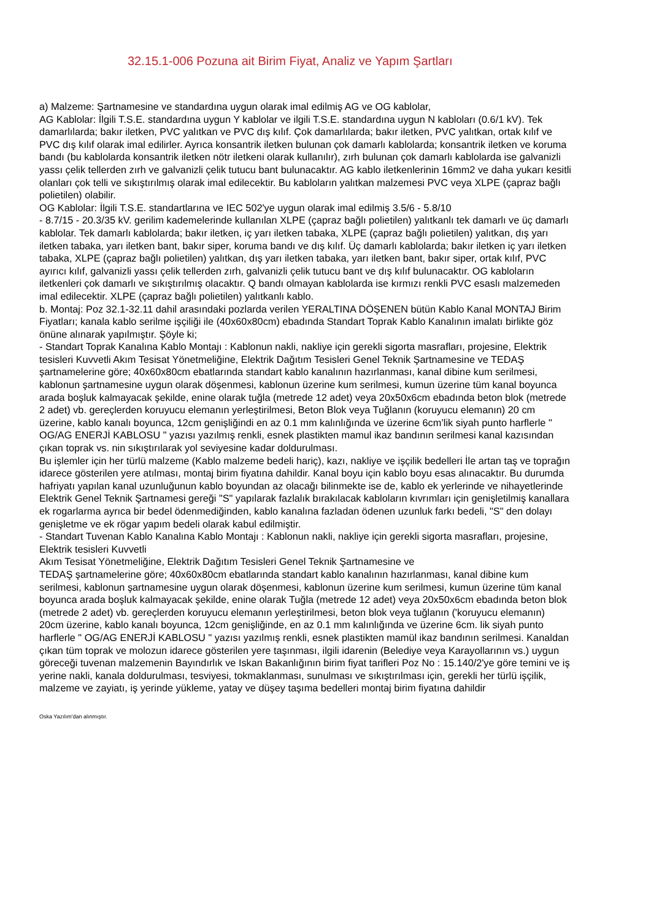32.15.1-006 Pozuna ait Birim Fiyat, Analiz ve Yapım Şartları
a) Malzeme: Şartnamesine ve standardına uygun olarak imal edilmiş AG ve OG kablolar,
AG Kablolar: İlgili T.S.E. standardına uygun Y kablolar ve ilgili T.S.E. standardına uygun N kabloları (0.6/1 kV). Tek damarlılarda; bakır iletken, PVC yalıtkan ve PVC dış kılıf. Çok damarlılarda; bakır iletken, PVC yalıtkan, ortak kılıf ve PVC dış kılıf olarak imal edilirler. Ayrıca konsantrik iletken bulunan çok damarlı kablolarda; konsantrik iletken ve koruma bandı (bu kablolarda konsantrik iletken nötr iletkeni olarak kullanılır), zırh bulunan çok damarlı kablolarda ise galvanizli yassı çelik tellerden zırh ve galvanizli çelik tutucu bant bulunacaktır. AG kablo iletkenlerinin 16mm2 ve daha yukarı kesitli olanları çok telli ve sıkıştırılmış olarak imal edilecektir. Bu kabloların yalıtkan malzemesi PVC veya XLPE (çapraz bağlı polietilen) olabilir.
OG Kablolar: İlgili T.S.E. standartlarına ve IEC 502'ye uygun olarak imal edilmiş 3.5/6 - 5.8/10
- 8.7/15 - 20.3/35 kV. gerilim kademelerinde kullanılan XLPE (çapraz bağlı polietilen) yalıtkanlı tek damarlı ve üç damarlı kablolar. Tek damarlı kablolarda; bakır iletken, iç yarı iletken tabaka, XLPE (çapraz bağlı polietilen) yalıtkan, dış yarı iletken tabaka, yarı iletken bant, bakır siper, koruma bandı ve dış kılıf. Üç damarlı kablolarda; bakır iletken iç yarı iletken tabaka, XLPE (çapraz bağlı polietilen) yalıtkan, dış yarı iletken tabaka, yarı iletken bant, bakır siper, ortak kılıf, PVC ayırıcı kılıf, galvanizli yassı çelik tellerden zırh, galvanizli çelik tutucu bant ve dış kılıf bulunacaktır. OG kabloların iletkenleri çok damarlı ve sıkıştırılmış olacaktır. Q bandı olmayan kablolarda ise kırmızı renkli PVC esaslı malzemeden imal edilecektir. XLPE (çapraz bağlı polietilen) yalıtkanlı kablo.
b. Montaj: Poz 32.1-32.11 dahil arasındaki pozlarda verilen YERALTINA DÖŞENEN bütün Kablo Kanal MONTAJ Birim Fiyatları; kanala kablo serilme işçiliği ile (40x60x80cm) ebadında Standart Toprak Kablo Kanalının imalatı birlikte göz önüne alınarak yapılmıştır. Şöyle ki;
- Standart Toprak Kanalına Kablo Montajı : Kablonun nakli, nakliye için gerekli sigorta masrafları, projesine, Elektrik tesisleri Kuvvetli Akım Tesisat Yönetmeliğine, Elektrik Dağıtım Tesisleri Genel Teknik Şartnamesine ve TEDAŞ şartnamelerine göre; 40x60x80cm ebatlarında standart kablo kanalının hazırlanması, kanal dibine kum serilmesi, kablonun şartnamesine uygun olarak döşenmesi, kablonun üzerine kum serilmesi, kumun üzerine tüm kanal boyunca arada boşluk kalmayacak şekilde, enine olarak tuğla (metrede 12 adet) veya 20x50x6cm ebadında beton blok (metrede 2 adet) vb. gereçlerden koruyucu elemanın yerleştirilmesi, Beton Blok veya Tuğlanın (koruyucu elemanın) 20 cm üzerine, kablo kanalı boyunca, 12cm genişliğindi en az 0.1 mm kalınlığında ve üzerine 6cm’lik siyah punto harflerle " OG/AG ENERJİ KABLOSU " yazısı yazılmış renkli, esnek plastikten mamul ikaz bandının serilmesi kanal kazısından çıkan toprak vs. nin sıkıştırılarak yol seviyesine kadar doldurulması.
Bu işlemler için her türlü malzeme (Kablo malzeme bedeli hariç), kazı, nakliye ve işçilik bedelleri İle artan taş ve toprağın idarece gösterilen yere atılması, montaj birim fiyatına dahildir. Kanal boyu için kablo boyu esas alınacaktır. Bu durumda hafriyatı yapılan kanal uzunluğunun kablo boyundan az olacağı bilinmekte ise de, kablo ek yerlerinde ve nihayetlerinde Elektrik Genel Teknik Şartnamesi gereği "S" yapılarak fazlalık bırakılacak kabloların kıvrımları için genişletilmiş kanallara ek rogarlarma ayrıca bir bedel ödenmediğinden, kablo kanalına fazladan ödenen uzunluk farkı bedeli, "S" den dolayı genişletme ve ek rögar yapım bedeli olarak kabul edilmiştir.
- Standart Tuvenan Kablo Kanalına Kablo Montajı : Kablonun nakli, nakliye için gerekli sigorta masrafları, projesine, Elektrik tesisleri Kuvvetli
Akım Tesisat Yönetmeliğine, Elektrik Dağıtım Tesisleri Genel Teknik Şartnamesine ve
TEDAŞ şartnamelerine göre; 40x60x80cm ebatlarında standart kablo kanalının hazırlanması, kanal dibine kum serilmesi, kablonun şartnamesine uygun olarak döşenmesi, kablonun üzerine kum serilmesi, kumun üzerine tüm kanal boyunca arada boşluk kalmayacak şekilde, enine olarak Tuğla (metrede 12 adet) veya 20x50x6cm ebadında beton blok (metrede 2 adet) vb. gereçlerden koruyucu elemanın yerleştirilmesi, beton blok veya tuğlanın ('koruyucu elemanın) 20cm üzerine, kablo kanalı boyunca, 12cm genişliğinde, en az 0.1 mm kalınlığında ve üzerine 6cm. lik siyah punto harflerle " OG/AG ENERJİ KABLOSU " yazısı yazılmış renkli, esnek plastikten mamül ikaz bandının serilmesi. Kanaldan çıkan tüm toprak ve molozun idarece gösterilen yere taşınması, ilgili idarenin (Belediye veya Karayollarının vs.) uygun göreceği tuvenan malzemenin Bayındırlık ve Iskan Bakanlığının birim fiyat tarifleri Poz No : 15.140/2'ye göre temini ve iş yerine nakli, kanala doldurulması, tesviyesi, tokmaklanması, sunulması ve sıkıştırılması için, gerekli her türlü işçilik, malzeme ve zayiatı, iş yerinde yükleme, yatay ve düşey taşıma bedelleri montaj birim fiyatına dahildir
Oska Yazılım'dan alınmıştır.